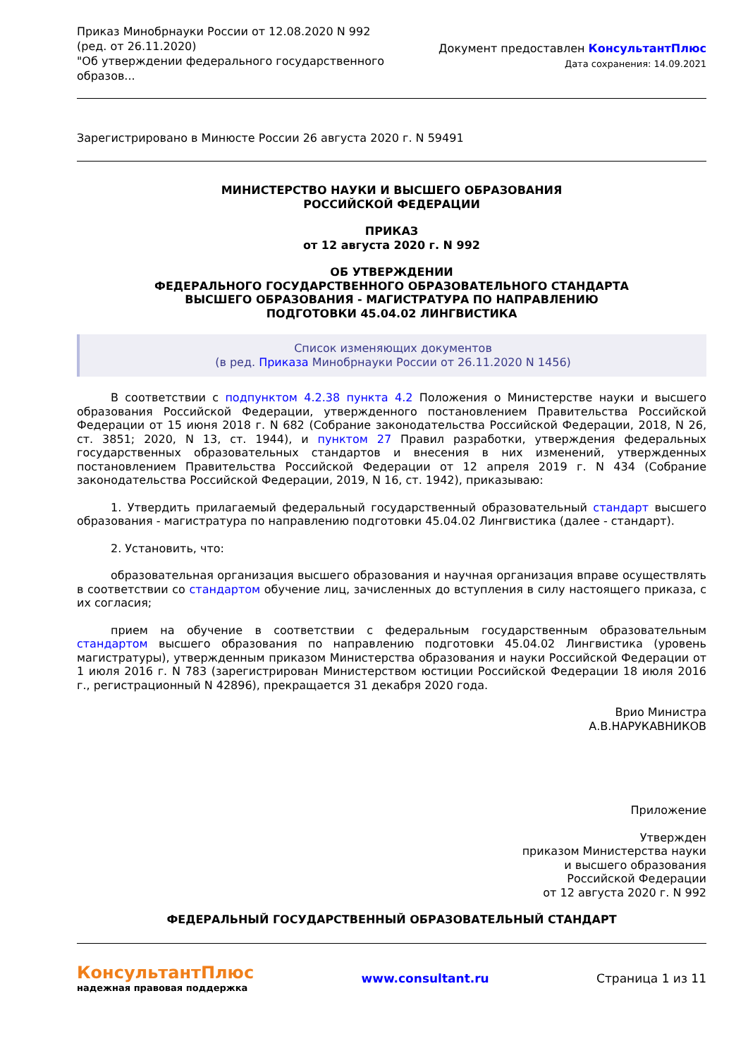Приказ Минобрнауки России от 12.08.2020 N 992
(ред. от 26.11.2020)
"Об утверждении федерального государственного образов...
Документ предоставлен КонсультантПлюс
Дата сохранения: 14.09.2021
Зарегистрировано в Минюсте России 26 августа 2020 г. N 59491
МИНИСТЕРСТВО НАУКИ И ВЫСШЕГО ОБРАЗОВАНИЯ
РОССИЙСКОЙ ФЕДЕРАЦИИ
ПРИКАЗ
от 12 августа 2020 г. N 992
ОБ УТВЕРЖДЕНИИ
ФЕДЕРАЛЬНОГО ГОСУДАРСТВЕННОГО ОБРАЗОВАТЕЛЬНОГО СТАНДАРТА
ВЫСШЕГО ОБРАЗОВАНИЯ - МАГИСТРАТУРА ПО НАПРАВЛЕНИЮ
ПОДГОТОВКИ 45.04.02 ЛИНГВИСТИКА
Список изменяющих документов
(в ред. Приказа Минобрнауки России от 26.11.2020 N 1456)
В соответствии с подпунктом 4.2.38 пункта 4.2 Положения о Министерстве науки и высшего образования Российской Федерации, утвержденного постановлением Правительства Российской Федерации от 15 июня 2018 г. N 682 (Собрание законодательства Российской Федерации, 2018, N 26, ст. 3851; 2020, N 13, ст. 1944), и пунктом 27 Правил разработки, утверждения федеральных государственных образовательных стандартов и внесения в них изменений, утвержденных постановлением Правительства Российской Федерации от 12 апреля 2019 г. N 434 (Собрание законодательства Российской Федерации, 2019, N 16, ст. 1942), приказываю:
1. Утвердить прилагаемый федеральный государственный образовательный стандарт высшего образования - магистратура по направлению подготовки 45.04.02 Лингвистика (далее - стандарт).
2. Установить, что:
образовательная организация высшего образования и научная организация вправе осуществлять в соответствии со стандартом обучение лиц, зачисленных до вступления в силу настоящего приказа, с их согласия;
прием на обучение в соответствии с федеральным государственным образовательным стандартом высшего образования по направлению подготовки 45.04.02 Лингвистика (уровень магистратуры), утвержденным приказом Министерства образования и науки Российской Федерации от 1 июля 2016 г. N 783 (зарегистрирован Министерством юстиции Российской Федерации 18 июля 2016 г., регистрационный N 42896), прекращается 31 декабря 2020 года.
Врио Министра
А.В.НАРУКАВНИКОВ
Приложение
Утвержден
приказом Министерства науки
и высшего образования
Российской Федерации
от 12 августа 2020 г. N 992
ФЕДЕРАЛЬНЫЙ ГОСУДАРСТВЕННЫЙ ОБРАЗОВАТЕЛЬНЫЙ СТАНДАРТ
КонсультантПлюс
надежная правовая поддержка
www.consultant.ru Страница 1 из 11